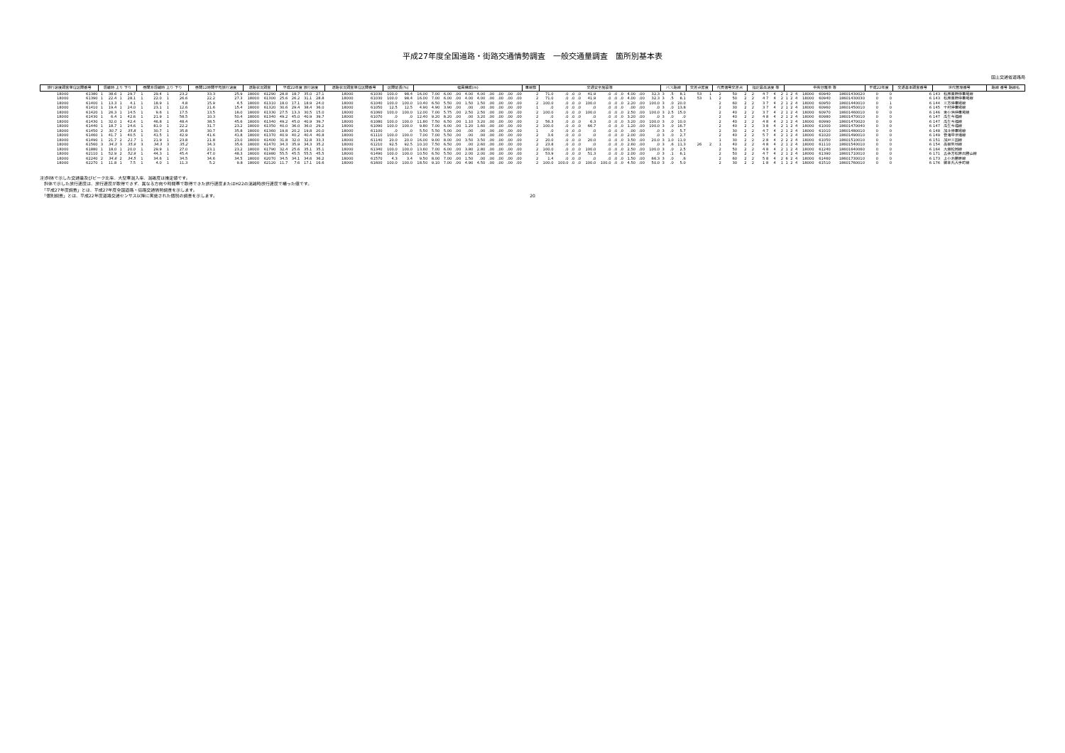平成27年度全国道路・街路交通情勢調査　一般交通量調査　箇所別基本表
国土交通省道路局
| 旅行速度調査単位区間番号 | | 混雑時 上り 下り | | | | 昼間非混雑時 上り 下り | | | | 昼間12時間平均旅行速度 | | 道路状況調査 | | 平成22年度 旅行速度 | | | | 道路状況調査単位区間番号 | | 区間延長(%) | | 幅員構成(m) | | | | | | | | | | 車線数 | 交通安全施設等 | | | | | | | | | | | バス路線 | | | 交差点密度 | | 代表信号交差点 | | | 指定最高速度 等 | | | | 中央分離帯 等 | | | | | | 平成22年度 | | 交通基本調査番号 | 世代管理番号 | | 路線 番号 路線名 |
| --- | --- | --- | --- | --- | --- | --- | --- | --- | --- | --- | --- | --- | --- | --- | --- | --- | --- | --- | --- | --- | --- | --- | --- | --- | --- | --- | --- | --- | --- | --- | --- | --- | --- | --- | --- | --- | --- | --- | --- | --- | --- | --- | --- | --- | --- | --- | --- | --- | --- | --- | --- | --- | --- | --- | --- | --- | --- | --- | --- | --- | --- | --- | --- | --- | --- | --- | --- |
| 18000 | 61380 | 1 | 38.6 | 1 | 29.7 | 1 | 29.4 | 1 | 23.2 | 33.3 | 25.9 | 18000 | 61290 | 28.8 | 18.7 | 35.0 | 27.1 | 18000 | 61030 | 100.0 | 98.4 | 16.00 | 7.00 | 6.00 | .00 | 4.00 | 4.00 | .00 | .00 | .00 | .00 | 2 | 71.0 | .0 | .0 | .0 | 41.9 | .0 | .0 | .0 | 4.00 | .00 | 32.3 | 3 | .5 | 8.1 | 53 | 1 | 2 | 50 | 2 | 2 | 4 7 | 4 | 2 | 1 | 2 | 4 | 18000 | 60940 | 18601430020 | 0 | 0 | 6 | 143 | 松原粟野停車場線 | |
| 18000 | 61390 | 1 | 22.4 | 1 | 28.1 | 1 | 22.0 | 1 | 26.6 | 22.2 | 27.3 | 18000 | 61300 | 25.6 | 26.2 | 31.1 | 28.8 | 18000 | 61030 | 100.0 | 98.4 | 16.00 | 7.00 | 6.00 | .00 | 4.00 | 4.00 | .00 | .00 | .00 | .00 | 2 | 71.0 | .0 | .0 | .0 | 41.9 | .0 | .0 | .0 | 4.00 | .00 | 32.3 | 3 | .5 | 8.1 | 53 | 1 | 2 | 50 | 2 | 2 | 4 7 | 4 | 2 | 1 | 2 | 4 | 18000 | 60940 | 18601430030 | 0 | 0 | 6 | 143 | 松原粟野停車場線 | |
| 18000 | 61400 | 1 | 13.3 | 1 | 4.1 | 1 | 18.9 | 1 | 4.8 | 15.9 | 4.5 | 18000 | 61310 | 18.0 | 17.1 | 18.9 | 24.0 | 18000 | 61040 | 100.0 | 100.0 | 10.40 | 6.50 | 5.50 | .00 | 1.50 | 1.50 | .00 | .00 | .00 | .00 | 2 | 100.0 | .0 | .0 | .0 | 100.0 | .0 | .0 | .0 | 2.20 | .00 | 100.0 | 3 | .0 | 20.0 | | | 2 | 60 | 2 | 2 | 3 7 | 4 | 2 | 1 | 2 | 4 | 18000 | 60950 | 18601440010 | 0 | 1 | 6 | 144 | 三方停車場線 | |
| 18000 | 61410 | 1 | 19.4 | 1 | 24.0 | 1 | 23.1 | 1 | 12.6 | 21.6 | 15.4 | 18000 | 61320 | 30.6 | 29.4 | 38.4 | 36.0 | 18000 | 61050 | 12.5 | 12.5 | 4.90 | 4.90 | 3.90 | .00 | .00 | .00 | .00 | .00 | .00 | .00 | 1 | .0 | .0 | .0 | .0 | .0 | .0 | .0 | .0 | .00 | .00 | .0 | 3 | .0 | 13.8 | | | 2 | 30 | 2 | 2 | 3 7 | 4 | 2 | 1 | 2 | 4 | 18000 | 60960 | 18601450010 | 0 | 0 | 6 | 145 | 十村停車場線 | |
| 18000 | 61420 | 1 | 26.3 | 1 | 14.5 | 1 | 9.6 | 1 | 17.5 | 13.5 | 16.0 | 18000 | 61330 | 27.5 | 13.3 | 30.5 | 15.0 | 18000 | 61060 | 100.0 | 100.0 | 12.00 | 7.00 | 5.75 | .00 | 2.50 | 2.50 | .00 | .00 | .00 | .00 | 2 | 100.0 | .0 | .0 | .0 | 100.0 | .0 | .0 | .0 | 2.50 | .00 | 100.0 | 3 | 2.5 | 15.0 | | | 2 | 40 | 2 | 2 | 3 7 | 4 | 2 | 1 | 2 | 4 | 18000 | 60970 | 18601460010 | 0 | 0 | 6 | 146 | 東小浜停車場線 | |
| 18000 | 61430 | 1 | 6.4 | 1 | 42.6 | 1 | 21.9 | 1 | 58.5 | 10.3 | 50.4 | 18000 | 61340 | 49.2 | 45.0 | 40.9 | 39.7 | 18000 | 61070 | .0 | .0 | 12.40 | 9.20 | 8.20 | .00 | .00 | 3.20 | .00 | .00 | .00 | .00 | 2 | .0 | .0 | .0 | .0 | .0 | .0 | .0 | .0 | 3.20 | .00 | .0 | 3 | .0 | .0 | | | 2 | 40 | 2 | 2 | 4 8 | 4 | 2 | 1 | 2 | 4 | 18000 | 60980 | 18601470010 | 0 | 0 | 6 | 147 | 瓜生今福線 | |
| 18000 | 61430 | 1 | 32.0 | 1 | 42.4 | 1 | 46.8 | 1 | 48.4 | 38.5 | 45.6 | 18000 | 61340 | 49.2 | 45.0 | 40.9 | 39.7 | 18000 | 61080 | 100.0 | 100.0 | 11.80 | 7.50 | 6.50 | .00 | 1.10 | 3.20 | .00 | .00 | .00 | .00 | 2 | 56.3 | .0 | .0 | .0 | 6.3 | .0 | .0 | .0 | 3.20 | .00 | 100.0 | 3 | .0 | 10.0 | | | 2 | 40 | 2 | 2 | 4 8 | 4 | 2 | 1 | 2 | 4 | 18000 | 60990 | 18601470020 | 0 | 0 | 6 | 147 | 瓜生今福線 | |
| 18000 | 61440 | 1 | 18.7 | 1 | 24.6 | 1 | 81.0 | 1 | 22.2 | 31.7 | 23.2 | 18000 | 61350 | 40.0 | 36.0 | 36.0 | 29.2 | 18000 | 61090 | 100.0 | 100.0 | 9.80 | 7.00 | 6.00 | .00 | 1.20 | 1.60 | .00 | .00 | .00 | .00 | 2 | 100.0 | .0 | .0 | .0 | 66.7 | .0 | .0 | .0 | 1.20 | .00 | 100.0 | 3 | .0 | 16.7 | | | 2 | 40 | 2 | 2 | 3 8 | 4 | 2 | 1 | 2 | 4 | 18000 | 61000 | 18601470040 | 0 | 0 | 6 | 147 | 瓜生今福線 | |
| 18000 | 61450 | 2 | 30.7 | 2 | 35.8 | 1 | 30.7 | 1 | 35.8 | 30.7 | 35.8 | 18000 | 61360 | 19.8 | 20.2 | 19.8 | 20.0 | 18000 | 61100 | .0 | .0 | 5.50 | 5.50 | 5.00 | .00 | .00 | .00 | .00 | .00 | .00 | .00 | 1 | .0 | .0 | .0 | .0 | .0 | .0 | .0 | .0 | .00 | .00 | .0 | 3 | .0 | 5.7 | | | 2 | 30 | 2 | 2 | 4 7 | 4 | 2 | 1 | 2 | 4 | 18000 | 61010 | 18601480010 | 0 | 0 | 6 | 148 | 加斗停車場線 | |
| 18000 | 61460 | 1 | 41.7 | 1 | 40.5 | 1 | 41.5 | 1 | 42.9 | 41.6 | 41.8 | 18000 | 61370 | 40.9 | 40.2 | 40.4 | 40.8 | 18000 | 61110 | 100.0 | 100.0 | 7.00 | 7.00 | 5.50 | .00 | .00 | .00 | .00 | .00 | .00 | .00 | 2 | 3.6 | .0 | .0 | .0 | .0 | .0 | .0 | .0 | 2.00 | .00 | .0 | 3 | .0 | 2.7 | | | 2 | 40 | 2 | 2 | 5 7 | 4 | 2 | 1 | 2 | 4 | 18000 | 61020 | 18601490010 | 0 | 0 | 6 | 149 | 音海中津海線 | |
| 18000 | 61490 | 1 | 21.7 | 2 | 21.7 | 1 | 21.9 | 1 | 23.8 | 21.8 | 23.0 | 18000 | 61400 | 31.8 | 32.0 | 32.8 | 33.3 | 18000 | 61140 | 20.0 | 20.0 | 16.00 | 9.00 | 8.00 | .00 | 3.50 | 3.50 | .00 | .00 | .00 | .00 | 2 | 20.0 | .0 | .0 | .0 | 20.0 | .0 | .0 | .0 | 3.50 | .00 | 20.0 | 3 | 1.0 | 11.0 | | | 1 | 30 | 2 | 2 | 2 8 | 4 | 2 | 2 | 2 | 4 | 18000 | 61050 | 18601510010 | 0 | 0 | 6 | 151 | 加戸三国線 | |
| 18000 | 61560 | 3 | 34.3 | 3 | 35.9 | 3 | 34.3 | 3 | 35.2 | 34.3 | 35.6 | 18000 | 61470 | 34.3 | 35.9 | 34.3 | 35.2 | 18000 | 61210 | 92.5 | 92.5 | 10.10 | 7.50 | 6.50 | .00 | .00 | 2.60 | .00 | .00 | .00 | .00 | 2 | 23.8 | .0 | .0 | .0 | .0 | .0 | .0 | .0 | 2.60 | .00 | .0 | 3 | .6 | 11.3 | 26 | 2 | 1 | 40 | 2 | 2 | 4 8 | 4 | 2 | 1 | 2 | 4 | 18000 | 61110 | 18601540010 | 0 | 0 | 6 | 154 | 高柳矢地線 | |
| 18000 | 61880 | 1 | 18.0 | 1 | 20.0 | 1 | 29.9 | 1 | 27.0 | 23.1 | 23.2 | 18000 | 61790 | 32.4 | 25.6 | 35.1 | 35.1 | 18000 | 61340 | 100.0 | 100.0 | 13.60 | 7.00 | 6.00 | .00 | 3.80 | 2.80 | .00 | .00 | .00 | .00 | 2 | 100.0 | .0 | .0 | .0 | 100.0 | .0 | .0 | .0 | 2.50 | .00 | 100.0 | 3 | .0 | 2.5 | | | 2 | 50 | 2 | 2 | 4 8 | 4 | 2 | 1 | 2 | 4 | 18000 | 61240 | 18601640060 | 0 | 0 | 6 | 164 | 大畑松岡線 | |
| 18000 | 62110 | 1 | 52.9 | 2 | 52.9 | 1 | 44.3 | 1 | 45.4 | 47.0 | 48.3 | 18000 | 61980 | 55.5 | 45.5 | 55.5 | 45.5 | 18000 | 61490 | 100.0 | 100.0 | 10.50 | 6.50 | 5.50 | .00 | 2.00 | 2.00 | .00 | .00 | .00 | .00 | 2 | 53.9 | .0 | .0 | .0 | 51.3 | .0 | .0 | .0 | 2.00 | .00 | .0 | 3 | .1 | 6.1 | | | 2 | 50 | 2 | 2 | 4 7 | 4 | 2 | 1 | 2 | 4 | 18000 | 61390 | 18601710010 | 0 | 0 | 6 | 171 | 五条方松原出勝山線 | |
| 18000 | 62240 | 2 | 34.6 | 2 | 34.5 | 1 | 34.6 | 1 | 34.5 | 34.6 | 34.5 | 18000 | 62070 | 34.5 | 34.1 | 34.6 | 36.2 | 18000 | 61570 | 4.3 | 3.4 | 9.50 | 8.00 | 7.00 | .00 | 1.50 | .00 | .00 | .00 | .00 | .00 | 2 | 1.4 | .0 | .0 | .0 | .0 | .0 | .0 | .0 | 1.50 | .00 | 66.3 | 3 | .0 | .6 | | | 2 | 60 | 2 | 2 | 5 8 | 4 | 2 | 6 | 2 | 4 | 18000 | 61460 | 18601730010 | 0 | 0 | 6 | 173 | 上小池勝原線 | |
| 18000 | 62270 | 1 | 11.8 | 1 | 7.5 | 1 | 4.0 | 1 | 11.3 | 5.2 | 9.8 | 18000 | 62120 | 11.7 | 7.6 | 17.1 | 16.6 | 18000 | 61600 | 100.0 | 100.0 | 18.50 | 9.10 | 7.00 | .00 | 4.90 | 4.50 | .00 | .00 | .00 | .00 | 2 | 100.0 | 100.0 | .0 | .0 | 100.0 | 100.0 | .0 | .0 | 4.50 | .00 | 50.0 | 3 | .0 | 5.0 | | | 2 | 30 | 2 | 2 | 1 8 | 4 | 1 | 1 | 2 | 4 | 18000 | 61510 | 18601760010 | 0 | 0 | 6 | 176 | 御本丸大手町線 | |
注)斜体で示した交通量及びピーク比率、大型車混入率、混雑度は推定値です。
　斜体で示した旅行速度は、旅行速度が取得できず、異なる方向や時間帯で取得できた旅行速度またはH22の混雑時旅行速度で補った値です。
　「平成27年度調査」とは、平成27年度全国道路・街路交通情勢調査を示します。
　「個別調査」とは、平成22年度道路交通センサス以降に実施された個別の調査を示します。
20